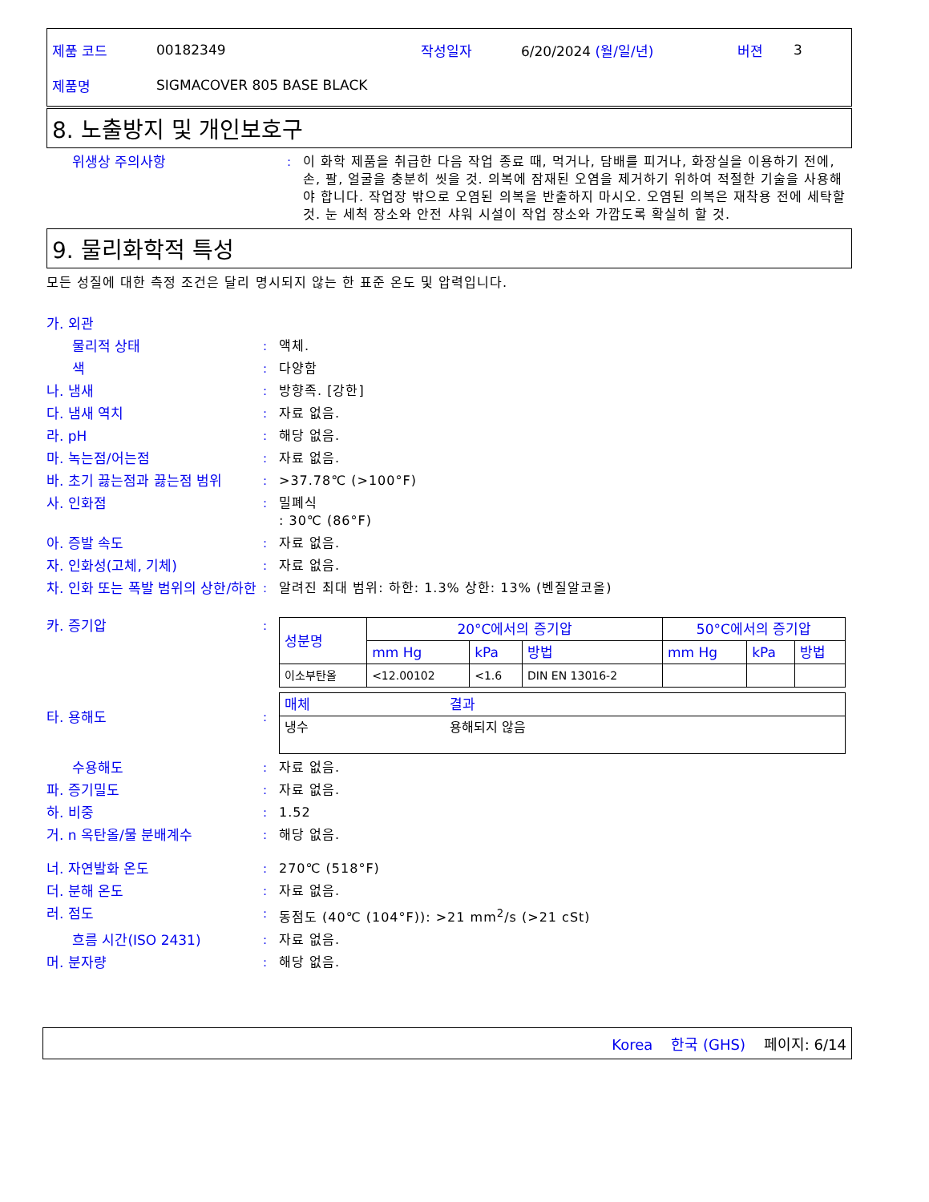| 제품 코드 | 00182349 | 작성일자 | 6/20/2024 (월/일/년) | 버젼 | 3 |
| 제품명 | SIGMACOVER 805 BASE BLACK | | | | |
8. 노출방지 및 개인보호구
위생상 주의사항 : 이 화학 제품을 취급한 다음 작업 종료 때, 먹거나, 담배를 피거나, 화장실을 이용하기 전에, 손, 팔, 얼굴을 충분히 씻을 것. 의복에 잠재된 오염을 제거하기 위하여 적절한 기술을 사용해야 합니다. 작업장 밖으로 오염된 의복을 반출하지 마시오. 오염된 의복은 재착용 전에 세탁할 것. 눈 세척 장소와 안전 샤워 시설이 작업 장소와 가깝도록 확실히 할 것.
9. 물리화학적 특성
모든 성질에 대한 측정 조건은 달리 명시되지 않는 한 표준 온도 및 압력입니다.
가. 외관
물리적 상태 : 액체.
색 : 다양함
나. 냄새 : 방향족. [강한]
다. 냄새 역치 : 자료 없음.
라. pH : 해당 없음.
마. 녹는점/어는점 : 자료 없음.
바. 초기 끓는점과 끓는점 범위 : >37.78℃ (>100°F)
사. 인화점 : 밀폐식
: 30℃ (86°F)
아. 증발 속도 : 자료 없음.
자. 인화성(고체, 기체) : 자료 없음.
차. 인화 또는 폭발 범위의 상한/하한
: 알려진 최대 범위: 하한: 1.3% 상한: 13% (벤질알코올)
카. 증기압 :
| 성분명 | 20°C에서의 증기압 | | | 50°C에서의 증기압 | | |
| --- | --- | --- | --- | --- | --- | --- |
| | mm Hg | kPa | 방법 | mm Hg | kPa | 방법 |
| 이소부탄올 | <12.00102 | <1.6 | DIN EN 13016-2 | | | |
타. 용해도 :
| 매체 | 결과 |
| --- | --- |
| 냉수 | 용해되지 않음 |
수용해도 : 자료 없음.
파. 증기밀도 : 자료 없음.
하. 비중 : 1.52
거. n 옥탄올/물 분배계수 : 해당 없음.
너. 자연발화 온도 : 270℃ (518°F)
더. 분해 온도 : 자료 없음.
러. 점도 : 동점도 (40℃ (104°F)): >21 mm<sup>2</sup>/s (>21 cSt)
흐름 시간(ISO 2431) : 자료 없음.
머. 분자량 : 해당 없음.
Korea 한국 (GHS) 페이지: 6/14